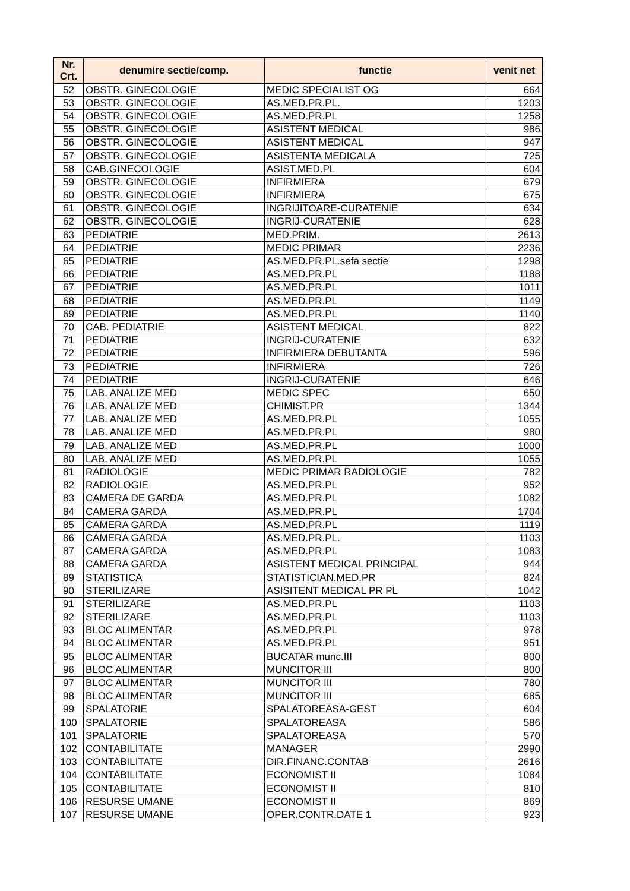| Nr. Crt. | denumire sectie/comp. | functie | venit net |
| --- | --- | --- | --- |
| 52 | OBSTR. GINECOLOGIE | MEDIC SPECIALIST OG | 664 |
| 53 | OBSTR. GINECOLOGIE | AS.MED.PR.PL. | 1203 |
| 54 | OBSTR. GINECOLOGIE | AS.MED.PR.PL | 1258 |
| 55 | OBSTR. GINECOLOGIE | ASISTENT MEDICAL | 986 |
| 56 | OBSTR. GINECOLOGIE | ASISTENT MEDICAL | 947 |
| 57 | OBSTR. GINECOLOGIE | ASISTENTA MEDICALA | 725 |
| 58 | CAB.GINECOLOGIE | ASIST.MED.PL | 604 |
| 59 | OBSTR. GINECOLOGIE | INFIRMIERA | 679 |
| 60 | OBSTR. GINECOLOGIE | INFIRMIERA | 675 |
| 61 | OBSTR. GINECOLOGIE | INGRIJITOARE-CURATENIE | 634 |
| 62 | OBSTR. GINECOLOGIE | INGRIJ-CURATENIE | 628 |
| 63 | PEDIATRIE | MED.PRIM. | 2613 |
| 64 | PEDIATRIE | MEDIC PRIMAR | 2236 |
| 65 | PEDIATRIE | AS.MED.PR.PL.sefa sectie | 1298 |
| 66 | PEDIATRIE | AS.MED.PR.PL | 1188 |
| 67 | PEDIATRIE | AS.MED.PR.PL | 1011 |
| 68 | PEDIATRIE | AS.MED.PR.PL | 1149 |
| 69 | PEDIATRIE | AS.MED.PR.PL | 1140 |
| 70 | CAB. PEDIATRIE | ASISTENT MEDICAL | 822 |
| 71 | PEDIATRIE | INGRIJ-CURATENIE | 632 |
| 72 | PEDIATRIE | INFIRMIERA DEBUTANTA | 596 |
| 73 | PEDIATRIE | INFIRMIERA | 726 |
| 74 | PEDIATRIE | INGRIJ-CURATENIE | 646 |
| 75 | LAB. ANALIZE MED | MEDIC SPEC | 650 |
| 76 | LAB. ANALIZE MED | CHIMIST.PR | 1344 |
| 77 | LAB. ANALIZE MED | AS.MED.PR.PL | 1055 |
| 78 | LAB. ANALIZE MED | AS.MED.PR.PL | 980 |
| 79 | LAB. ANALIZE MED | AS.MED.PR.PL | 1000 |
| 80 | LAB. ANALIZE MED | AS.MED.PR.PL | 1055 |
| 81 | RADIOLOGIE | MEDIC PRIMAR RADIOLOGIE | 782 |
| 82 | RADIOLOGIE | AS.MED.PR.PL | 952 |
| 83 | CAMERA DE GARDA | AS.MED.PR.PL | 1082 |
| 84 | CAMERA GARDA | AS.MED.PR.PL | 1704 |
| 85 | CAMERA GARDA | AS.MED.PR.PL | 1119 |
| 86 | CAMERA GARDA | AS.MED.PR.PL. | 1103 |
| 87 | CAMERA GARDA | AS.MED.PR.PL | 1083 |
| 88 | CAMERA GARDA | ASISTENT MEDICAL PRINCIPAL | 944 |
| 89 | STATISTICA | STATISTICIAN.MED.PR | 824 |
| 90 | STERILIZARE | ASISITENT MEDICAL PR PL | 1042 |
| 91 | STERILIZARE | AS.MED.PR.PL | 1103 |
| 92 | STERILIZARE | AS.MED.PR.PL | 1103 |
| 93 | BLOC ALIMENTAR | AS.MED.PR.PL | 978 |
| 94 | BLOC ALIMENTAR | AS.MED.PR.PL | 951 |
| 95 | BLOC ALIMENTAR | BUCATAR munc.III | 800 |
| 96 | BLOC ALIMENTAR | MUNCITOR III | 800 |
| 97 | BLOC ALIMENTAR | MUNCITOR III | 780 |
| 98 | BLOC ALIMENTAR | MUNCITOR III | 685 |
| 99 | SPALATORIE | SPALATOREASA-GEST | 604 |
| 100 | SPALATORIE | SPALATOREASA | 586 |
| 101 | SPALATORIE | SPALATOREASA | 570 |
| 102 | CONTABILITATE | MANAGER | 2990 |
| 103 | CONTABILITATE | DIR.FINANC.CONTAB | 2616 |
| 104 | CONTABILITATE | ECONOMIST II | 1084 |
| 105 | CONTABILITATE | ECONOMIST II | 810 |
| 106 | RESURSE UMANE | ECONOMIST II | 869 |
| 107 | RESURSE UMANE | OPER.CONTR.DATE 1 | 923 |